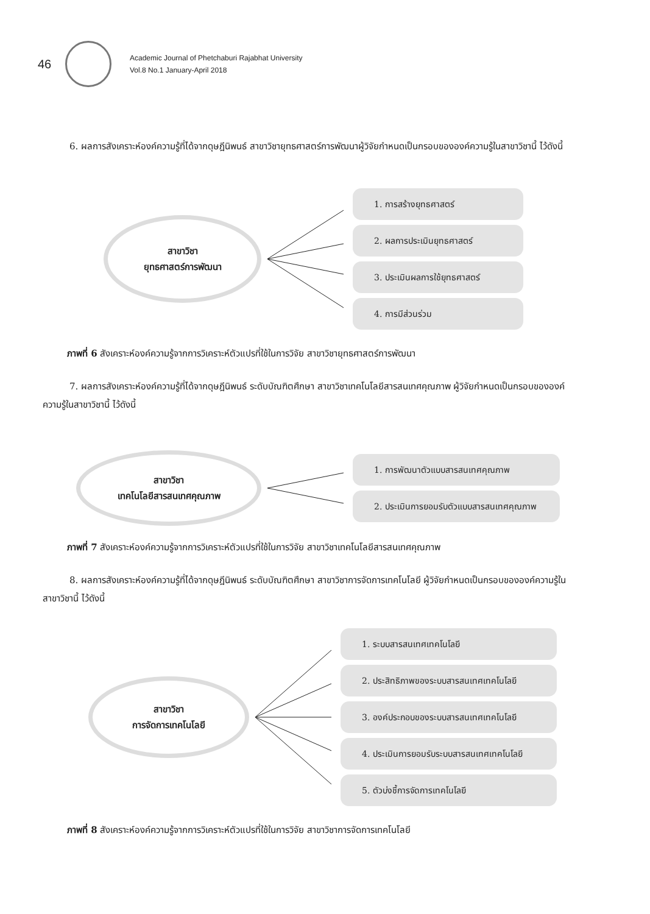46
Academic Journal of Phetchaburi Rajabhat University
Vol.8 No.1 January-April 2018
6. ผลการสังเคราะห์องค์ความรู้ที่ได้จากดุษฎีนิพนธ์ สาขาวิชายุทธศาสตร์การพัฒนาผู้วิจัยกำหนดเป็นกรอบขององค์ความรู้ในสาขาวิชานี้ ไว้ดังนี้
สาขาวิชา
ยุทธศาสตร์การพัฒนา
1. การสร้างยุทธศาสตร์
2. ผลการประเมินยุทธศาสตร์
3. ประเมินผลการใช้ยุทธศาสตร์
4. การมีส่วนร่วม
ภาพที่ 6 สังเคราะห์องค์ความรู้จากการวิเคราะห์ตัวแปรที่ใช้ในการวิจัย สาขาวิชายุทธศาสตร์การพัฒนา
7. ผลการสังเคราะห์องค์ความรู้ที่ได้จากดุษฎีนิพนธ์ ระดับบัณฑิตศึกษา สาขาวิชาเทคโนโลยีสารสนเทศคุณภาพ ผู้วิจัยกำหนดเป็นกรอบขององค์ความรู้ในสาขาวิชานี้ ไว้ดังนี้
สาขาวิชา
เทคโนโลยีสารสนเทศคุณภาพ
1. การพัฒนาตัวแบบสารสนเทศคุณภาพ
2. ประเมินการยอมรับตัวแบบสารสนเทศคุณภาพ
ภาพที่ 7 สังเคราะห์องค์ความรู้จากการวิเคราะห์ตัวแปรที่ใช้ในการวิจัย สาขาวิชาเทคโนโลยีสารสนเทศคุณภาพ
8. ผลการสังเคราะห์องค์ความรู้ที่ได้จากดุษฎีนิพนธ์ ระดับบัณฑิตศึกษา สาขาวิชาการจัดการเทคโนโลยี ผู้วิจัยกำหนดเป็นกรอบขององค์ความรู้ในสาขาวิชานี้ ไว้ดังนี้
สาขาวิชา
การจัดการเทคโนโลยี
1. ระบบสารสนเทศเทคโนโลยี
2. ประสิทธิภาพของระบบสารสนเทศเทคโนโลยี
3. องค์ประกอบของระบบสารสนเทศเทคโนโลยี
4. ประเมินการยอมรับระบบสารสนเทศเทคโนโลยี
5. ตัวบ่งชี้การจัดการเทคโนโลยี
ภาพที่ 8 สังเคราะห์องค์ความรู้จากการวิเคราะห์ตัวแปรที่ใช้ในการวิจัย สาขาวิชาการจัดการเทคโนโลยี